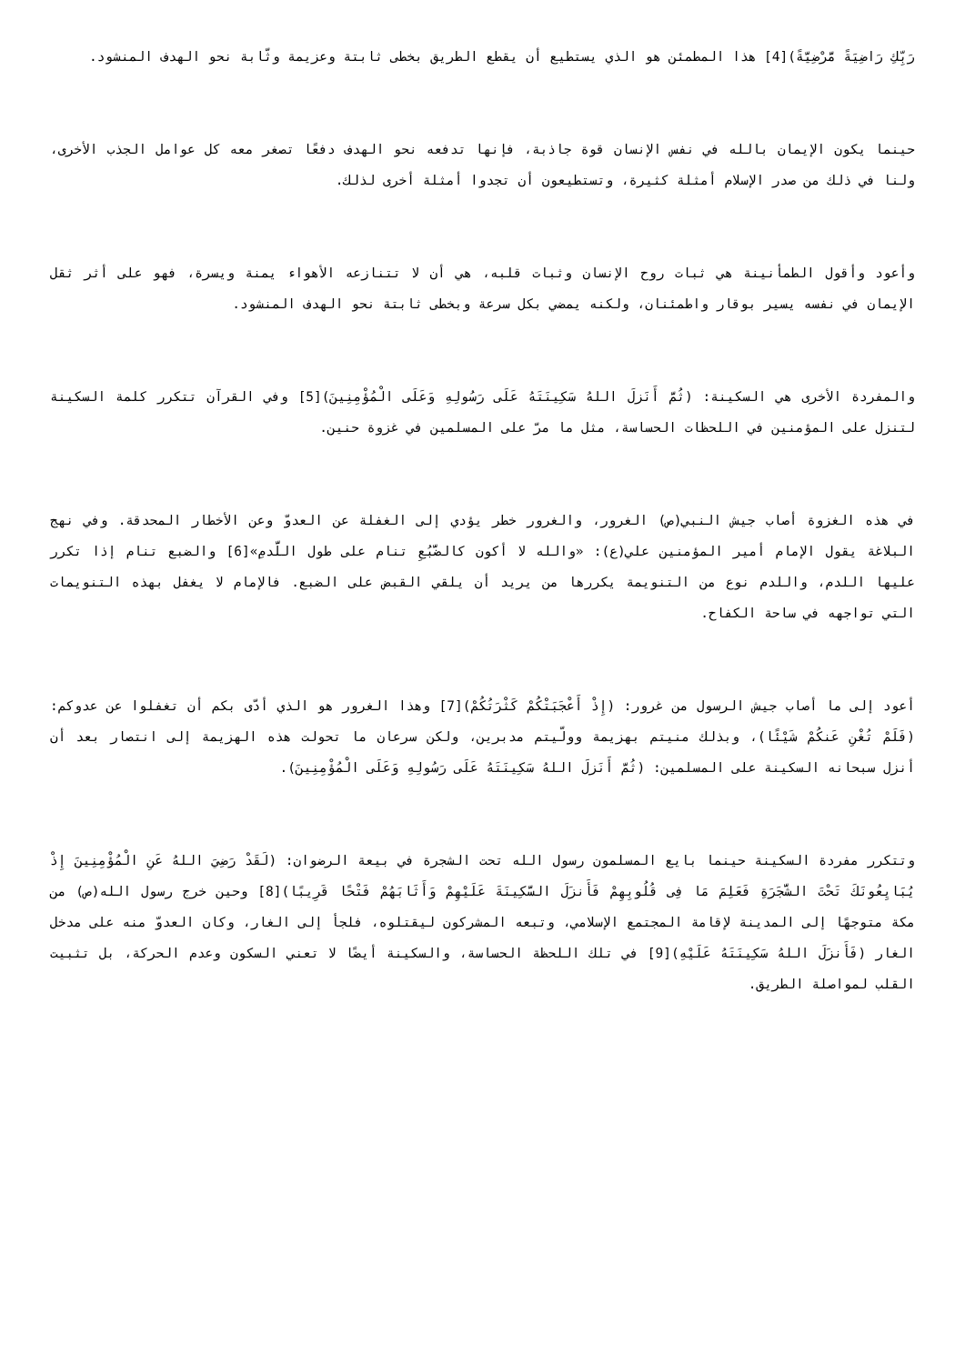رَبِّكِ رَاضِيَةً مَّرْضِيَّةً)[4] هذا المطمئن هو الذي يستطيع أن يقطع الطريق بخطى ثابتة وعزيمة وثّابة نحو الهدف المنشود.
حينما يكون الإيمان بالله في نفس الإنسان قوة جاذبة، فإنها تدفعه نحو الهدف دفعًا تصغر معه كل عوامل الجذب الأخرى، ولنا في ذلك من صدر الإسلام أمثلة كثيرة، وتستطيعون أن تجدوا أمثلة أخرى لذلك.
وأعود وأقول الطمأنينة هي ثبات روح الإنسان وثبات قلبه، هي أن لا تتنازعه الأهواء يمنة ويسرة، فهو على أثر ثقل الإيمان في نفسه يسير بوقار واطمئنان، ولكنه يمضي بكل سرعة وبخطى ثابتة نحو الهدف المنشود.
والمفردة الأخرى هي السكينة: (ثُمَّ أَنَزلَ اللهُ سَكِينَتَهُ عَلَى رَسُولِهِ وَعَلَى الْمُؤْمِنِينَ)[5] وفي القرآن تتكرر كلمة السكينة لتنزل على المؤمنين في اللحظات الحساسة، مثل ما مرّ على المسلمين في غزوة حنين.
في هذه الغزوة أصاب جيش النبي(ص) الغرور، والغرور خطر يؤدي إلى الغفلة عن العدوّ وعن الأخطار المحدقة. وفي نهج البلاغة يقول الإمام أمير المؤمنين علي(ع): «والله لا أكون كالضَّبُعِ تنام على طول اللَّدمِ»[6] والضبع تنام إذا تكرر عليها اللدم، واللدم نوع من التنويمة يكررها من يريد أن يلقي القبض على الضبع. فالإمام لا يغفل بهذه التنويمات التي تواجهه في ساحة الكفاح.
أعود إلى ما أصاب جيش الرسول من غرور: (إِذْ أَعْجَبَتْكُمْ كَثْرَتُكُمْ)[7] وهذا الغرور هو الذي أدّى بكم أن تغفلوا عن عدوكم: (فَلَمْ تُغْنِ عَنكُمْ شَيْئًا)، وبذلك منيتم بهزيمة وولّيتم مدبرين، ولكن سرعان ما تحولت هذه الهزيمة إلى انتصار بعد أن أنزل سبحانه السكينة على المسلمين: (ثُمَّ أَنَزلَ اللهُ سَكِينَتَهُ عَلَى رَسُولِهِ وَعَلَى الْمُؤْمِنِينَ).
وتتكرر مفردة السكينة حينما بايع المسلمون رسول الله تحت الشجرة في بيعة الرضوان: (لَقَدْ رَضِيَ اللهُ عَنِ الْمُؤْمِنِينَ إِذْ يُبَايِعُونَكَ تَحْتَ الشَّجَرَةِ فَعَلِمَ مَا فِى قُلُوبِهِمْ فَأَنزَلَ السَّكِينَةَ عَلَيْهِمْ وَأَثَابَهُمْ فَتْحًا قَرِيبًا)[8] وحين خرج رسول الله(ص) من مكة متوجهًا إلى المدينة لإقامة المجتمع الإسلامي، وتبعه المشركون ليقتلوه، فلجأ إلى الغار، وكان العدوّ منه على مدخل الغار (فَأَنزَلَ اللهُ سَكِينَتَهُ عَلَيْهِ)[9] في تلك اللحظة الحساسة، والسكينة أيضًا لا تعني السكون وعدم الحركة، بل تثبيت القلب لمواصلة الطريق.